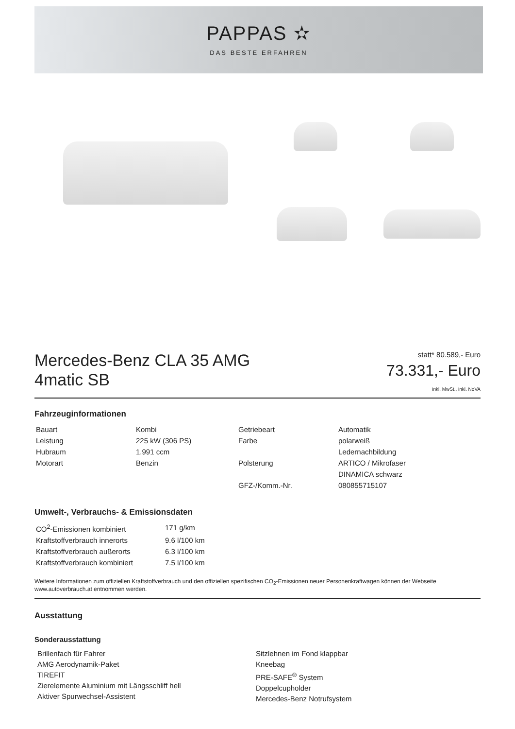PAPPAS ✫
DAS BESTE ERFAHREN
Mercedes-Benz CLA 35 AMG
4matic SB
statt* 80.589,- Euro
73.331,- Euro
inkl. MwSt., inkl. NoVA
Fahrzeuginformationen
| Bauart | Kombi | Getriebeart | Automatik |
| Leistung | 225 kW (306 PS) | Farbe | polarweiß |
| Hubraum | 1.991 ccm | | Ledernachbildung |
| Motorart | Benzin | Polsterung | ARTICO / Mikrofaser |
| | | | DINAMICA schwarz |
| | | GFZ-/Komm.-Nr. | 080855715107 |
Umwelt-, Verbrauchs- & Emissionsdaten
| CO<sup>2</sup>-Emissionen kombiniert | 171 g/km |
| Kraftstoffverbrauch innerorts | 9.6 l/100 km |
| Kraftstoffverbrauch außerorts | 6.3 l/100 km |
| Kraftstoffverbrauch kombiniert | 7.5 l/100 km |
Weitere Informationen zum offiziellen Kraftstoffverbrauch und den offiziellen spezifischen CO<sub>2</sub>-Emissionen neuer Personenkraftwagen können der Webseite www.autoverbrauch.at entnommen werden.
Ausstattung
Sonderausstattung
Brillenfach für Fahrer
AMG Aerodynamik-Paket
TIREFIT
Zierelemente Aluminium mit Längsschliff hell
Aktiver Spurwechsel-Assistent
Sitzlehnen im Fond klappbar
Kneebag
PRE-SAFE<sup>®</sup> System
Doppelcupholder
Mercedes-Benz Notrufsystem